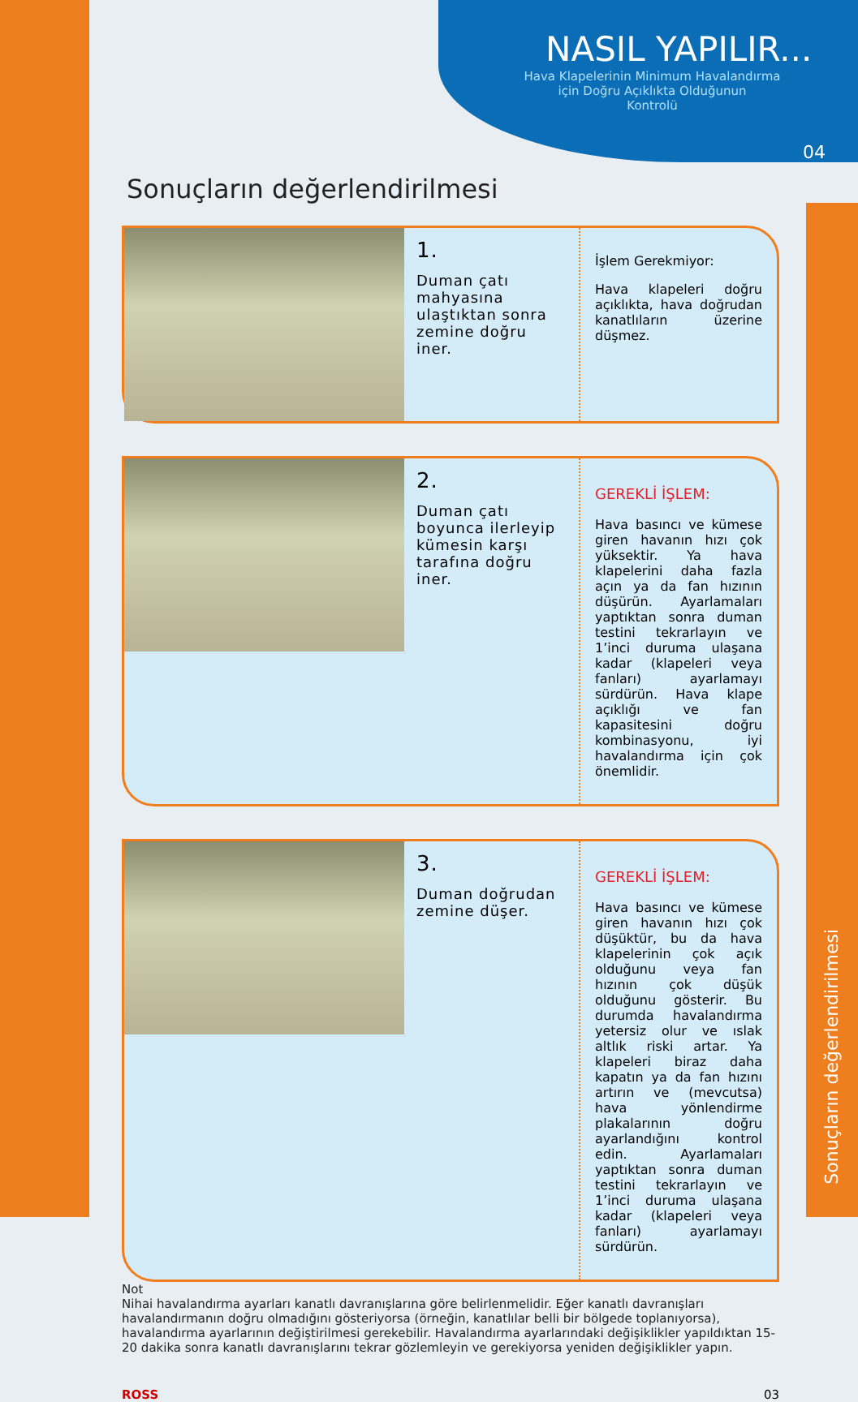NASIL YAPILIR...
Hava Klapelerinin Minimum Havalandırma
için Doğru Açıklıkta Olduğunun
Kontrolü
04
Sonuçların değerlendirilmesi
1.
Duman çatı mahyasına ulaştıktan sonra zemine doğru iner.
İşlem Gerekmiyor:
Hava klapeleri doğru açıklıkta, hava doğrudan kanatlıların üzerine düşmez.
2.
Duman çatı boyunca ilerleyip kümesin karşı tarafına doğru iner.
GEREKLİ İŞLEM:
Hava basıncı ve kümese giren havanın hızı çok yüksektir. Ya hava klapelerini daha fazla açın ya da fan hızının düşürün. Ayarlamaları yaptıktan sonra duman testini tekrarlayın ve 1’inci duruma ulaşana kadar (klapeleri veya fanları) ayarlamayı sürdürün. Hava klape açıklığı ve fan kapasitesini doğru kombinasyonu, iyi havalandırma için çok önemlidir.
3.
Duman doğrudan zemine düşer.
GEREKLİ İŞLEM:
Hava basıncı ve kümese giren havanın hızı çok düşüktür, bu da hava klapelerinin çok açık olduğunu veya fan hızının çok düşük olduğunu gösterir. Bu durumda havalandırma yetersiz olur ve ıslak altlık riski artar. Ya klapeleri biraz daha kapatın ya da fan hızını artırın ve (mevcutsa) hava yönlendirme plakalarının doğru ayarlandığını kontrol edin. Ayarlamaları yaptıktan sonra duman testini tekrarlayın ve 1’inci duruma ulaşana kadar (klapeleri veya fanları) ayarlamayı sürdürün.
Not
Nihai havalandırma ayarları kanatlı davranışlarına göre belirlenmelidir. Eğer kanatlı davranışları havalandırmanın doğru olmadığını gösteriyorsa (örneğin, kanatlılar belli bir bölgede toplanıyorsa), havalandırma ayarlarının değiştirilmesi gerekebilir. Havalandırma ayarlarındaki değişiklikler yapıldıktan 15-20 dakika sonra kanatlı davranışlarını tekrar gözlemleyin ve gerekiyorsa yeniden değişiklikler yapın.
ROSS 03
Sonuçların değerlendirilmesi